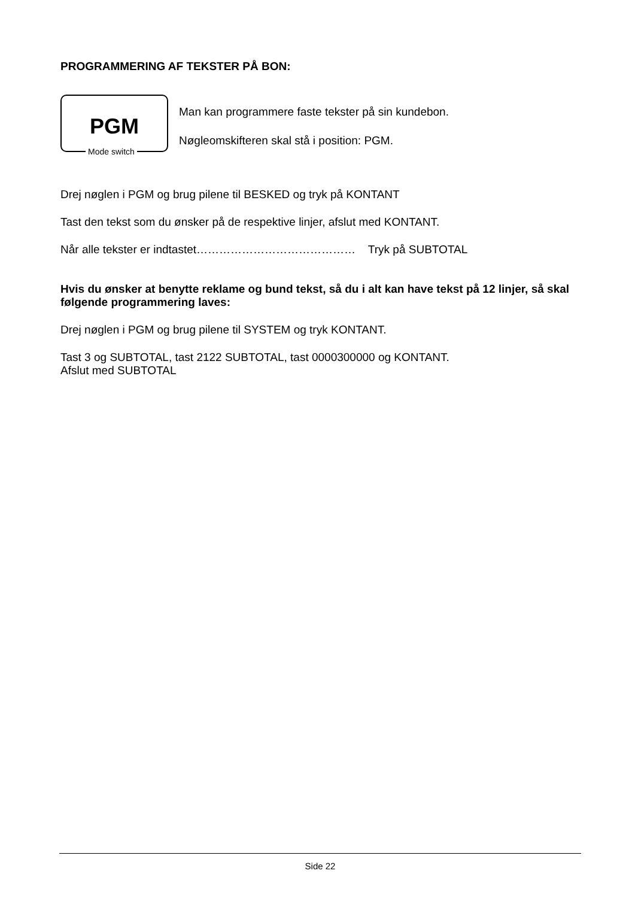PROGRAMMERING AF TEKSTER PÅ BON:
PGM
Mode switch
Man kan programmere faste tekster på sin kundebon.
Nøgleomskifteren skal stå i position: PGM.
Drej nøglen i PGM og brug pilene til BESKED og tryk på KONTANT
Tast den tekst som du ønsker på de respektive linjer, afslut med KONTANT.
Når alle tekster er indtastet…………………………………… Tryk på SUBTOTAL
Hvis du ønsker at benytte reklame og bund tekst, så du i alt kan have tekst på 12 linjer, så skal følgende programmering laves:
Drej nøglen i PGM og brug pilene til SYSTEM og tryk KONTANT.
Tast 3 og SUBTOTAL, tast 2122 SUBTOTAL, tast 0000300000 og KONTANT.
Afslut med SUBTOTAL
Side 22